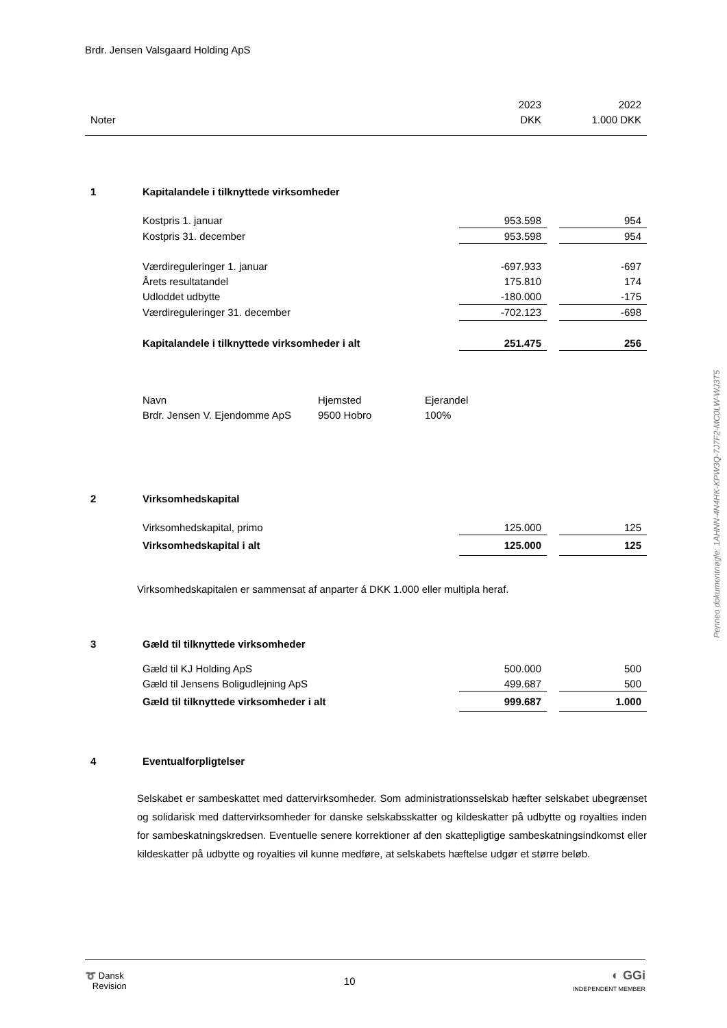Brdr. Jensen Valsgaard Holding ApS
| | | 2023 | | 2022 |
| Noter | | DKK | | 1.000 DKK |
| 1 | Kapitalandele i tilknyttede virksomheder | | | |
| | Kostpris 1. januar | 953.598 | | 954 |
| | Kostpris 31. december | 953.598 | | 954 |
| | Værdireguleringer 1. januar | -697.933 | | -697 |
| | Årets resultatandel | 175.810 | | 174 |
| | Udloddet udbytte | -180.000 | | -175 |
| | Værdireguleringer 31. december | -702.123 | | -698 |
| | Kapitalandele i tilknyttede virksomheder i alt | 251.475 | | 256 |
| | Navn | Hjemsted | Ejerandel |
| | Brdr. Jensen V. Ejendomme ApS | 9500 Hobro | 100% |
| 2 | Virksomhedskapital | | | |
| | Virksomhedskapital, primo | 125.000 | | 125 |
| | Virksomhedskapital i alt | 125.000 | | 125 |
Virksomhedskapitalen er sammensat af anparter á DKK 1.000 eller multipla heraf.
| 3 | Gæld til tilknyttede virksomheder | | | |
| | Gæld til KJ Holding ApS | 500.000 | | 500 |
| | Gæld til Jensens Boligudlejning ApS | 499.687 | | 500 |
| | Gæld til tilknyttede virksomheder i alt | 999.687 | | 1.000 |
| 4 | Eventualforpligtelser |
Selskabet er sambeskattet med dattervirksomheder. Som administrationsselskab hæfter selskabet ubegrænset og solidarisk med dattervirksomheder for danske selskabsskatter og kildeskatter på udbytte og royalties inden for sambeskatningskredsen. Eventuelle senere korrektioner af den skattepligtige sambeskatningsindkomst eller kildeskatter på udbytte og royalties vil kunne medføre, at selskabets hæftelse udgør et større beløb.
Penneo dokumentnøgle: 1AHNN-4N4HK-KPW3Q-7J7F2-MC0LW-WJ3T5
➰ Dansk
Revision
10
◐ GGi
INDEPENDENT MEMBER